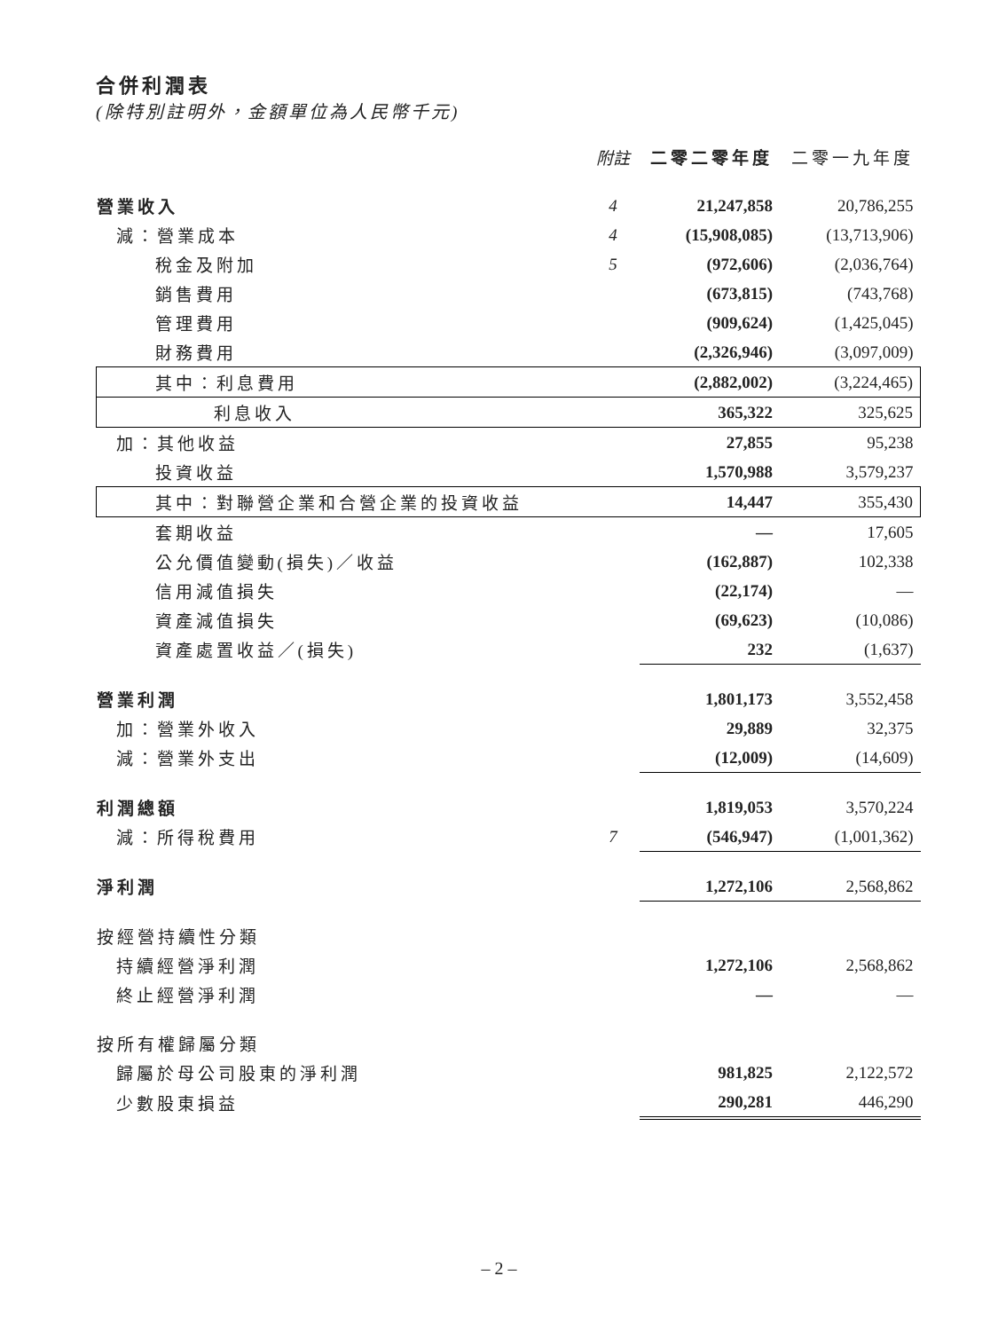合併利潤表
(除特別註明外，金額單位為人民幣千元)
| | 附註 | 二零二零年度 | 二零一九年度 |
| 營業收入 | 4 | 21,247,858 | 20,786,255 |
| 減：營業成本 | 4 | (15,908,085) | (13,713,906) |
| 稅金及附加 | 5 | (972,606) | (2,036,764) |
| 銷售費用 | | (673,815) | (743,768) |
| 管理費用 | | (909,624) | (1,425,045) |
| 財務費用 | | (2,326,946) | (3,097,009) |
| 其中：利息費用 | | (2,882,002) | (3,224,465) |
| 利息收入 | | 365,322 | 325,625 |
| 加：其他收益 | | 27,855 | 95,238 |
| 投資收益 | | 1,570,988 | 3,579,237 |
| 其中：對聯營企業和合營企業的投資收益 | | 14,447 | 355,430 |
| 套期收益 | | — | 17,605 |
| 公允價值變動(損失)／收益 | | (162,887) | 102,338 |
| 信用減值損失 | | (22,174) | — |
| 資產減值損失 | | (69,623) | (10,086) |
| 資產處置收益／(損失) | | 232 | (1,637) |
| 營業利潤 | | 1,801,173 | 3,552,458 |
| 加：營業外收入 | | 29,889 | 32,375 |
| 減：營業外支出 | | (12,009) | (14,609) |
| 利潤總額 | | 1,819,053 | 3,570,224 |
| 減：所得稅費用 | 7 | (546,947) | (1,001,362) |
| 淨利潤 | | 1,272,106 | 2,568,862 |
| 按經營持續性分類 | | | |
| 持續經營淨利潤 | | 1,272,106 | 2,568,862 |
| 終止經營淨利潤 | | — | — |
| 按所有權歸屬分類 | | | |
| 歸屬於母公司股東的淨利潤 | | 981,825 | 2,122,572 |
| 少數股東損益 | | 290,281 | 446,290 |
– 2 –